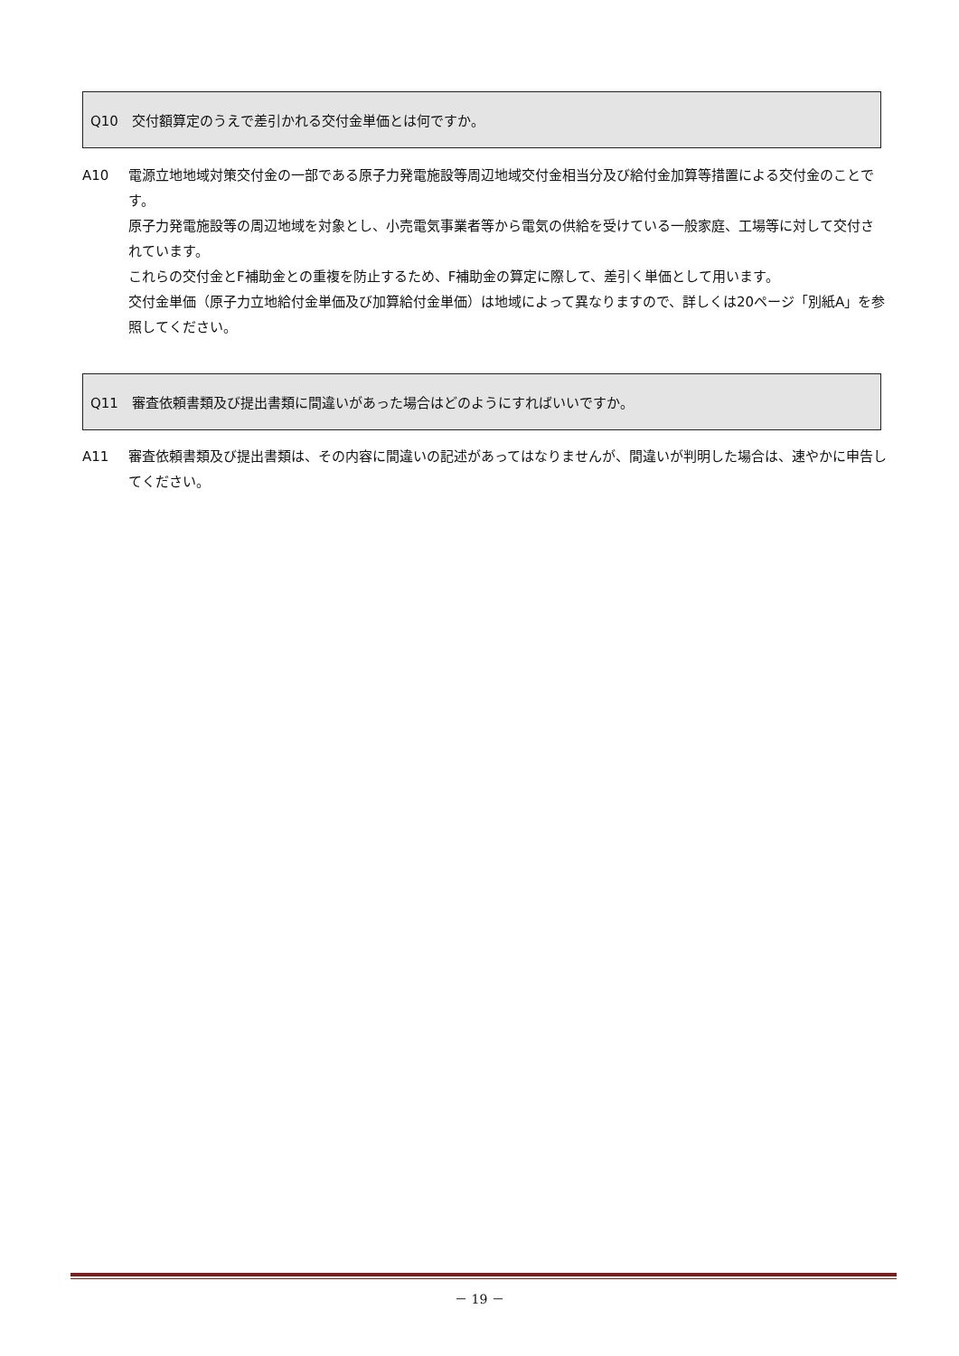Q10　交付額算定のうえで差引かれる交付金単価とは何ですか。
A10 電源立地地域対策交付金の一部である原子力発電施設等周辺地域交付金相当分及び給付金加算等措置による交付金のことです。
原子力発電施設等の周辺地域を対象とし、小売電気事業者等から電気の供給を受けている一般家庭、工場等に対して交付されています。
これらの交付金とF補助金との重複を防止するため、F補助金の算定に際して、差引く単価として用います。
交付金単価（原子力立地給付金単価及び加算給付金単価）は地域によって異なりますので、詳しくは20ページ「別紙A」を参照してください。
Q11　審査依頼書類及び提出書類に間違いがあった場合はどのようにすればいいですか。
A11 審査依頼書類及び提出書類は、その内容に間違いの記述があってはなりませんが、間違いが判明した場合は、速やかに申告してください。
－ 19 －